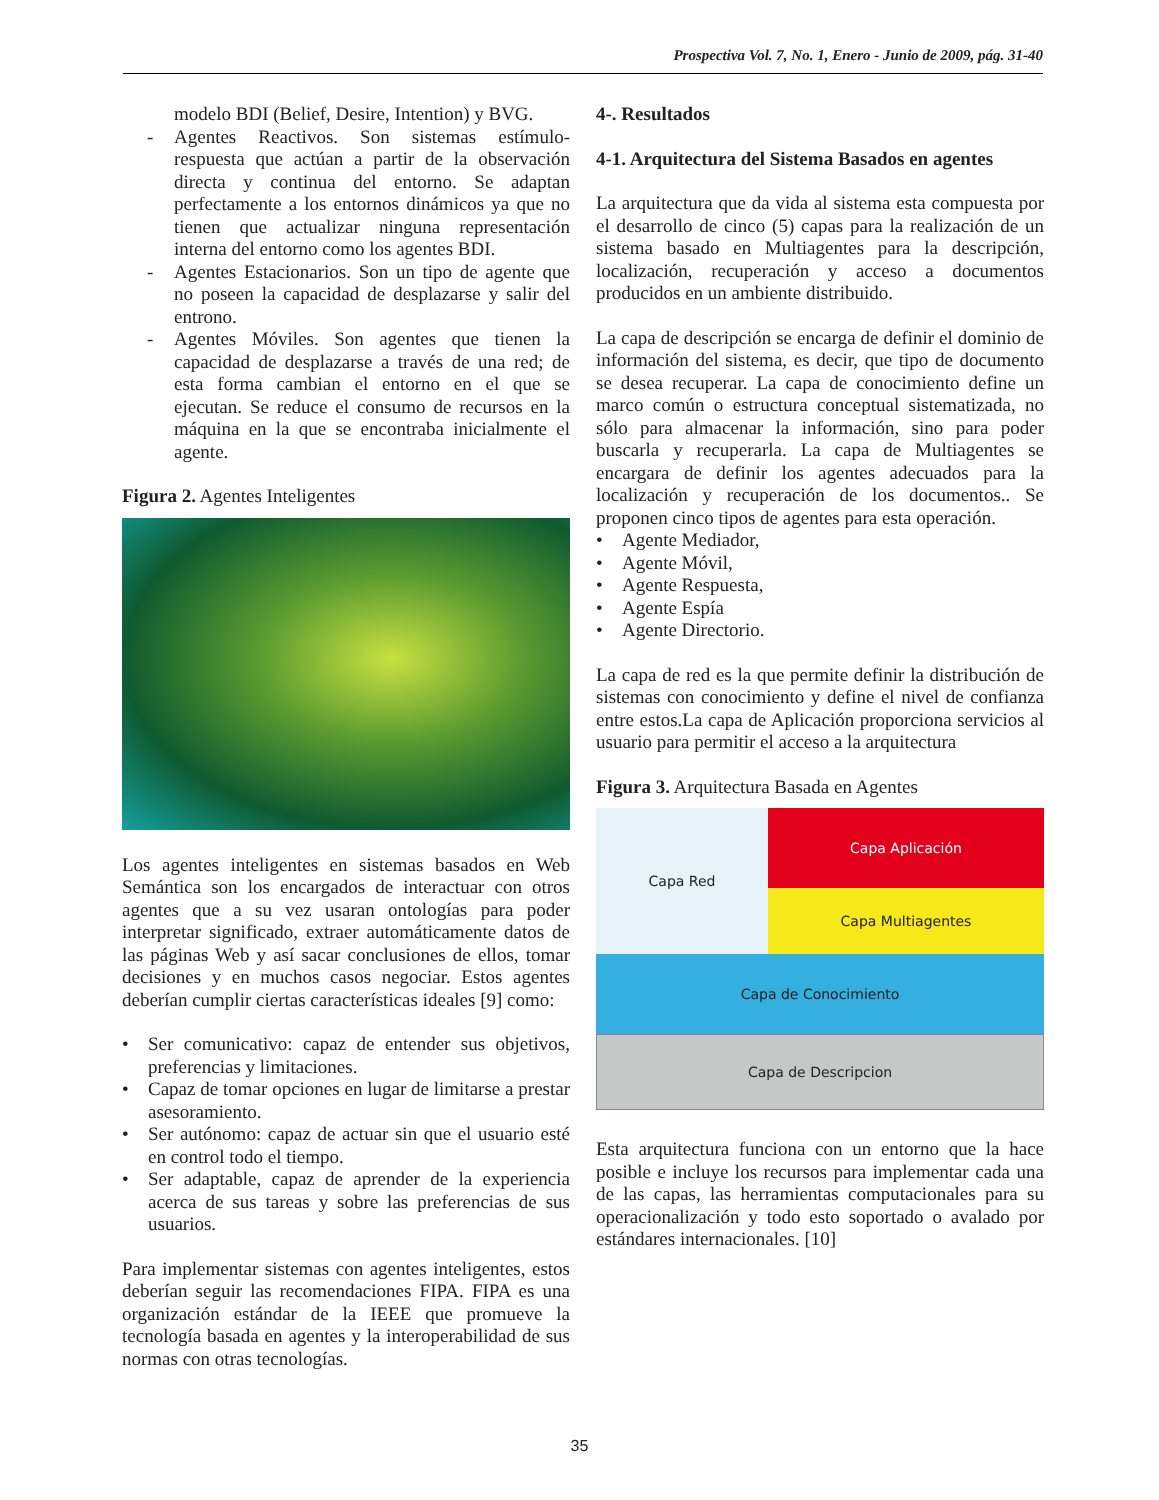Prospectiva Vol. 7, No. 1, Enero - Junio de 2009, pág. 31-40
modelo BDI (Belief, Desire, Intention) y BVG.
- Agentes Reactivos. Son sistemas estímulo-respuesta que actúan a partir de la observación directa y continua del entorno. Se adaptan perfectamente a los entornos dinámicos ya que no tienen que actualizar ninguna representación interna del entorno como los agentes BDI.
- Agentes Estacionarios. Son un tipo de agente que no poseen la capacidad de desplazarse y salir del entrono.
- Agentes Móviles. Son agentes que tienen la capacidad de desplazarse a través de una red; de esta forma cambian el entorno en el que se ejecutan. Se reduce el consumo de recursos en la máquina en la que se encontraba inicialmente el agente.
Figura 2. Agentes Inteligentes
Los agentes inteligentes en sistemas basados en Web Semántica son los encargados de interactuar con otros agentes que a su vez usaran ontologías para poder interpretar significado, extraer automáticamente datos de las páginas Web y así sacar conclusiones de ellos, tomar decisiones y en muchos casos negociar. Estos agentes deberían cumplir ciertas características ideales [9] como:
• Ser comunicativo: capaz de entender sus objetivos, preferencias y limitaciones.
• Capaz de tomar opciones en lugar de limitarse a prestar asesoramiento.
• Ser autónomo: capaz de actuar sin que el usuario esté en control todo el tiempo.
• Ser adaptable, capaz de aprender de la experiencia acerca de sus tareas y sobre las preferencias de sus usuarios.
Para implementar sistemas con agentes inteligentes, estos deberían seguir las recomendaciones FIPA. FIPA es una organización estándar de la IEEE que promueve la tecnología basada en agentes y la interoperabilidad de sus normas con otras tecnologías.
4-. Resultados
4-1. Arquitectura del Sistema Basados en agentes
La arquitectura que da vida al sistema esta compuesta por el desarrollo de cinco (5) capas para la realización de un sistema basado en Multiagentes para la descripción, localización, recuperación y acceso a documentos producidos en un ambiente distribuido.
La capa de descripción se encarga de definir el dominio de información del sistema, es decir, que tipo de documento se desea recuperar. La capa de conocimiento define un marco común o estructura conceptual sistematizada, no sólo para almacenar la información, sino para poder buscarla y recuperarla. La capa de Multiagentes se encargara de definir los agentes adecuados para la localización y recuperación de los documentos.. Se proponen cinco tipos de agentes para esta operación.
• Agente Mediador,
• Agente Móvil,
• Agente Respuesta,
• Agente Espía
• Agente Directorio.
La capa de red es la que permite definir la distribución de sistemas con conocimiento y define el nivel de confianza entre estos.La capa de Aplicación proporciona servicios al usuario para permitir el acceso a la arquitectura
Figura 3. Arquitectura Basada en Agentes
Capa Red
Capa Aplicación
Capa Multiagentes
Capa de Conocimiento
Capa de Descripcion
Esta arquitectura funciona con un entorno que la hace posible e incluye los recursos para implementar cada una de las capas, las herramientas computacionales para su operacionalización y todo esto soportado o avalado por estándares internacionales. [10]
35